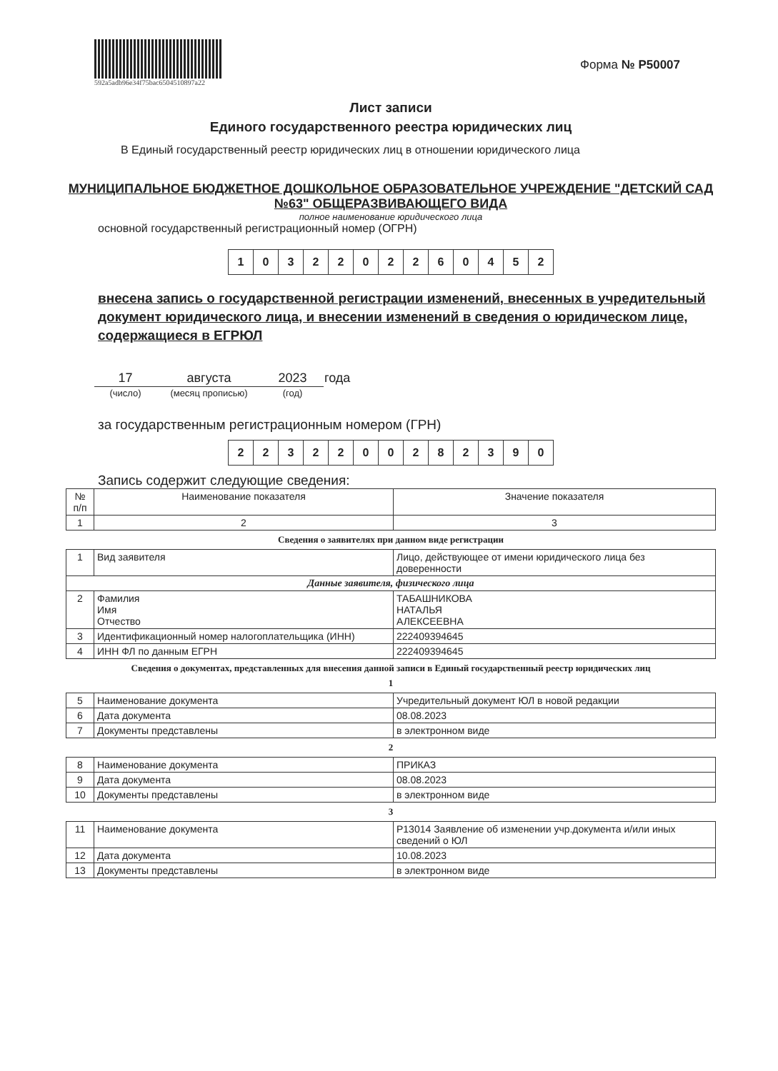592a5adb96e34f75bac6504510897a22
Форма № Р50007
Лист записи
Единого государственного реестра юридических лиц
В Единый государственный реестр юридических лиц в отношении юридического лица
МУНИЦИПАЛЬНОЕ БЮДЖЕТНОЕ ДОШКОЛЬНОЕ ОБРАЗОВАТЕЛЬНОЕ УЧРЕЖДЕНИЕ "ДЕТСКИЙ САД №63" ОБЩЕРАЗВИВАЮЩЕГО ВИДА
полное наименование юридического лица
основной государственный регистрационный номер (ОГРН)
| 1 | 0 | 3 | 2 | 2 | 0 | 2 | 2 | 6 | 0 | 4 | 5 | 2 |
внесена запись о государственной регистрации изменений, внесенных в учредительный документ юридического лица, и внесении изменений в сведения о юридическом лице, содержащиеся в ЕГРЮЛ
| 17 | августа | 2023 | года |
| (число) | (месяц прописью) | (год) | |
за государственным регистрационным номером (ГРН)
| 2 | 2 | 3 | 2 | 2 | 0 | 0 | 2 | 8 | 2 | 3 | 9 | 0 |
Запись содержит следующие сведения:
| № п/п | Наименование показателя | Значение показателя |
| --- | --- | --- |
| 1 | 2 | 3 |
Сведения о заявителях при данном виде регистрации
| 1 | Вид заявителя | Лицо, действующее от имени юридического лица без доверенности |
| Данные заявителя, физического лица | | |
| 2 | Фамилия Имя Отчество | ТАБАШНИКОВА НАТАЛЬЯ АЛЕКСЕЕВНА |
| 3 | Идентификационный номер налогоплательщика (ИНН) | 222409394645 |
| 4 | ИНН ФЛ по данным ЕГРН | 222409394645 |
Сведения о документах, представленных для внесения данной записи в Единый государственный реестр юридических лиц
1
| 5 | Наименование документа | Учредительный документ ЮЛ в новой редакции |
| 6 | Дата документа | 08.08.2023 |
| 7 | Документы представлены | в электронном виде |
2
| 8 | Наименование документа | ПРИКАЗ |
| 9 | Дата документа | 08.08.2023 |
| 10 | Документы представлены | в электронном виде |
3
| 11 | Наименование документа | Р13014 Заявление об изменении учр.документа и/или иных сведений о ЮЛ |
| 12 | Дата документа | 10.08.2023 |
| 13 | Документы представлены | в электронном виде |